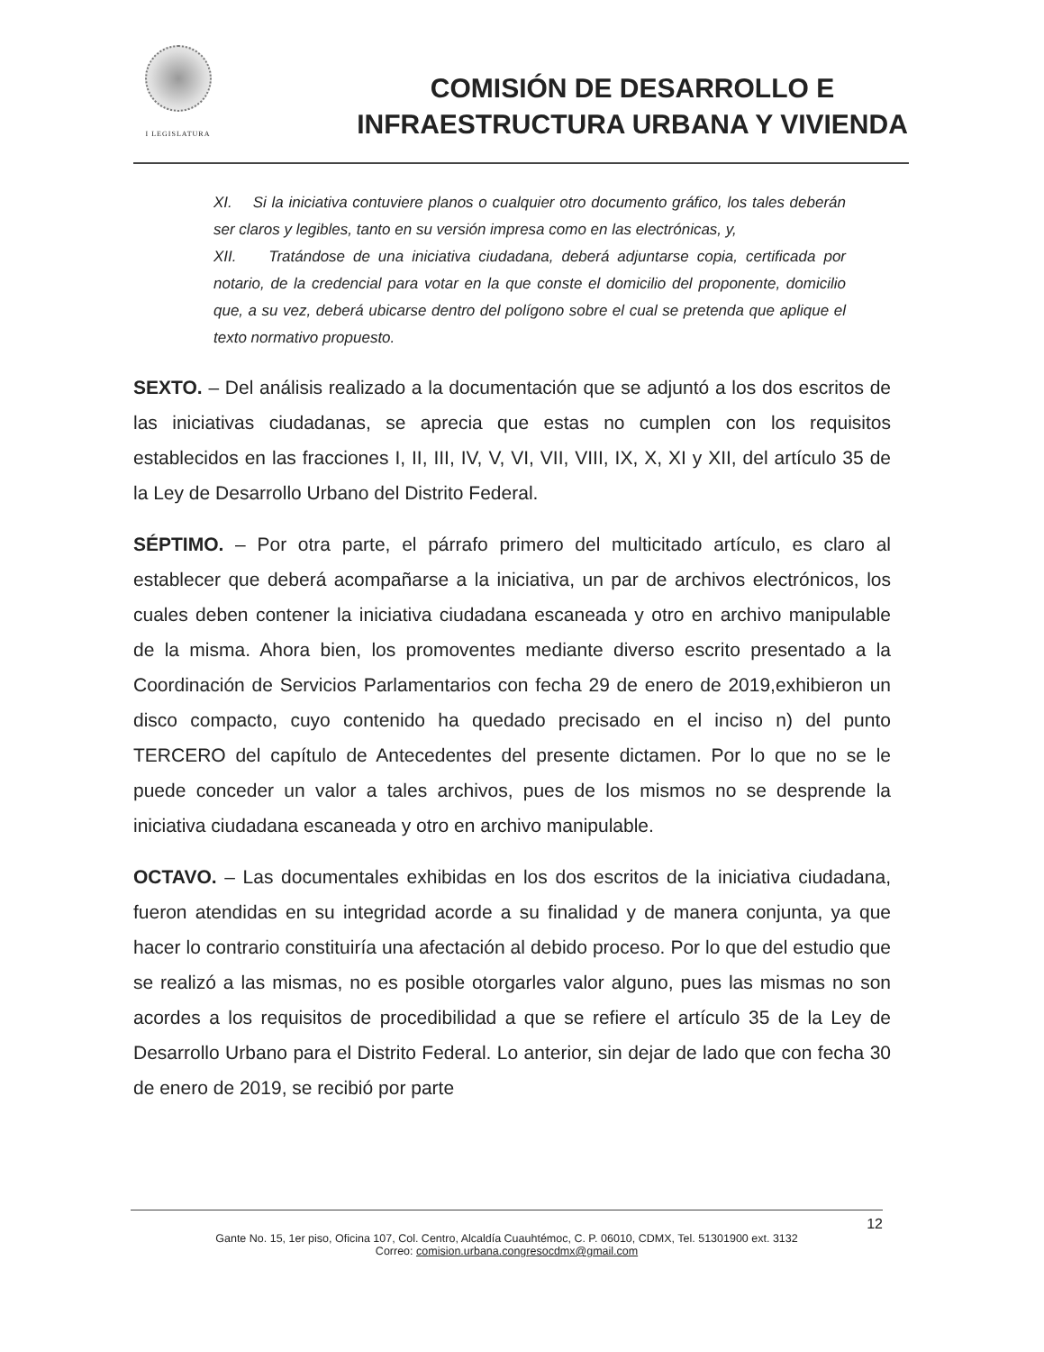I LEGISLATURA
COMISIÓN DE DESARROLLO E
INFRAESTRUCTURA URBANA Y VIVIENDA
XI. Si la iniciativa contuviere planos o cualquier otro documento gráfico, los tales deberán ser claros y legibles, tanto en su versión impresa como en las electrónicas, y,
XII. Tratándose de una iniciativa ciudadana, deberá adjuntarse copia, certificada por notario, de la credencial para votar en la que conste el domicilio del proponente, domicilio que, a su vez, deberá ubicarse dentro del polígono sobre el cual se pretenda que aplique el texto normativo propuesto.
SEXTO. – Del análisis realizado a la documentación que se adjuntó a los dos escritos de las iniciativas ciudadanas, se aprecia que estas no cumplen con los requisitos establecidos en las fracciones I, II, III, IV, V, VI, VII, VIII, IX, X, XI y XII, del artículo 35 de la Ley de Desarrollo Urbano del Distrito Federal.
SÉPTIMO. – Por otra parte, el párrafo primero del multicitado artículo, es claro al establecer que deberá acompañarse a la iniciativa, un par de archivos electrónicos, los cuales deben contener la iniciativa ciudadana escaneada y otro en archivo manipulable de la misma. Ahora bien, los promoventes mediante diverso escrito presentado a la Coordinación de Servicios Parlamentarios con fecha 29 de enero de 2019,exhibieron un disco compacto, cuyo contenido ha quedado precisado en el inciso n) del punto TERCERO del capítulo de Antecedentes del presente dictamen. Por lo que no se le puede conceder un valor a tales archivos, pues de los mismos no se desprende la iniciativa ciudadana escaneada y otro en archivo manipulable.
OCTAVO. – Las documentales exhibidas en los dos escritos de la iniciativa ciudadana, fueron atendidas en su integridad acorde a su finalidad y de manera conjunta, ya que hacer lo contrario constituiría una afectación al debido proceso. Por lo que del estudio que se realizó a las mismas, no es posible otorgarles valor alguno, pues las mismas no son acordes a los requisitos de procedibilidad a que se refiere el artículo 35 de la Ley de Desarrollo Urbano para el Distrito Federal. Lo anterior, sin dejar de lado que con fecha 30 de enero de 2019, se recibió por parte
12
Gante No. 15, 1er piso, Oficina 107, Col. Centro, Alcaldía Cuauhtémoc, C. P. 06010, CDMX, Tel. 51301900 ext. 3132
Correo: comision.urbana.congresocdmx@gmail.com